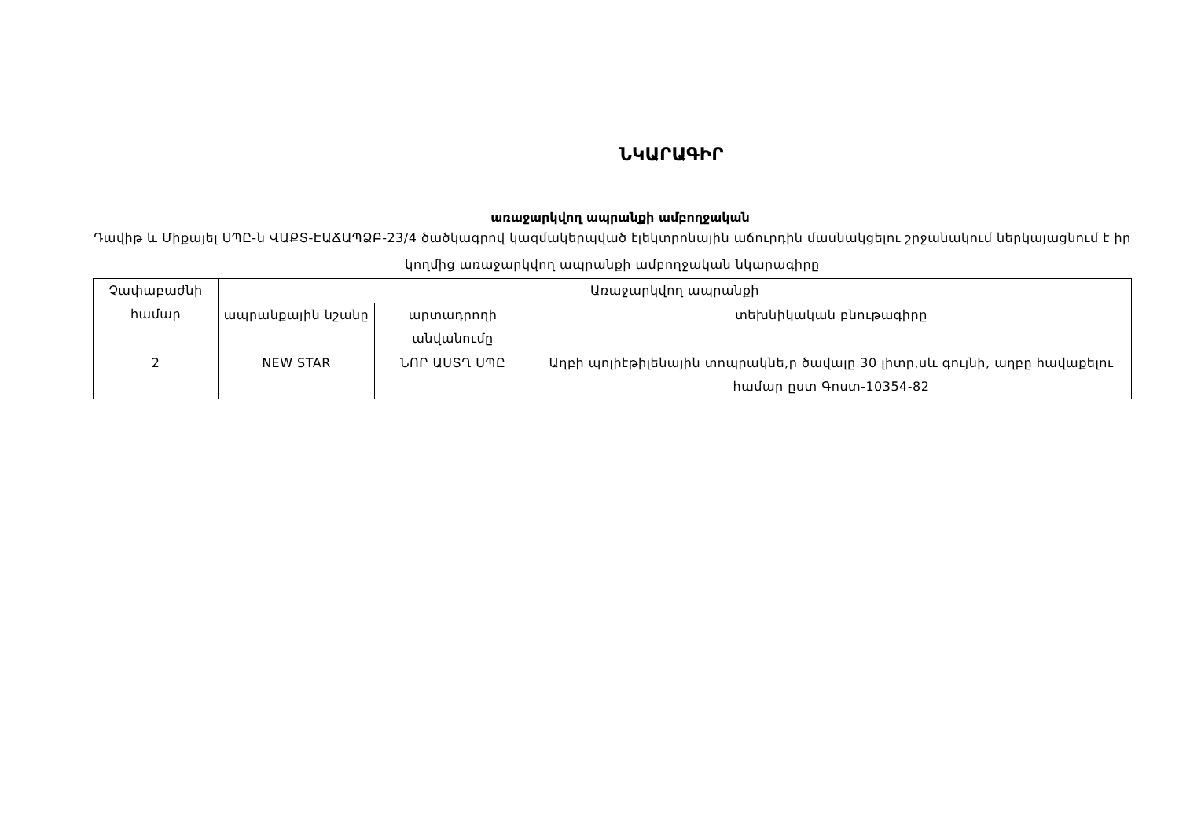ՆԿԱՐԱԳԻՐ
առաջարկվող ապրանքի ամբողջական
Դավիթ և Միքայել ՍՊԸ-ն ՎԱՔՏ-ԷԱՃԱՊՁԲ-23/4 ծածկագրով կազմակերպված էլեկտրոնային աճուրդին մասնակցելու շրջանակում ներկայացնում է իր կողմից առաջարկվող ապրանքի ամբողջական նկարագիրը
| Չափաբաժնի համար | Առաջարկվող ապրանքի | | |
| | ապրանքային նշանը | արտադրողի անվանումը | տեխնիկական բնութագիրը |
| 2 | NEW STAR | ՆՈՐ ԱՍՏՂ ՍՊԸ | Աղբի պոլիէթիլենային տոպրակնե,ր ծավալը 30 լիտր,սև գույնի, աղբը հավաքելու համար ըստ Գոստ-10354-82 |